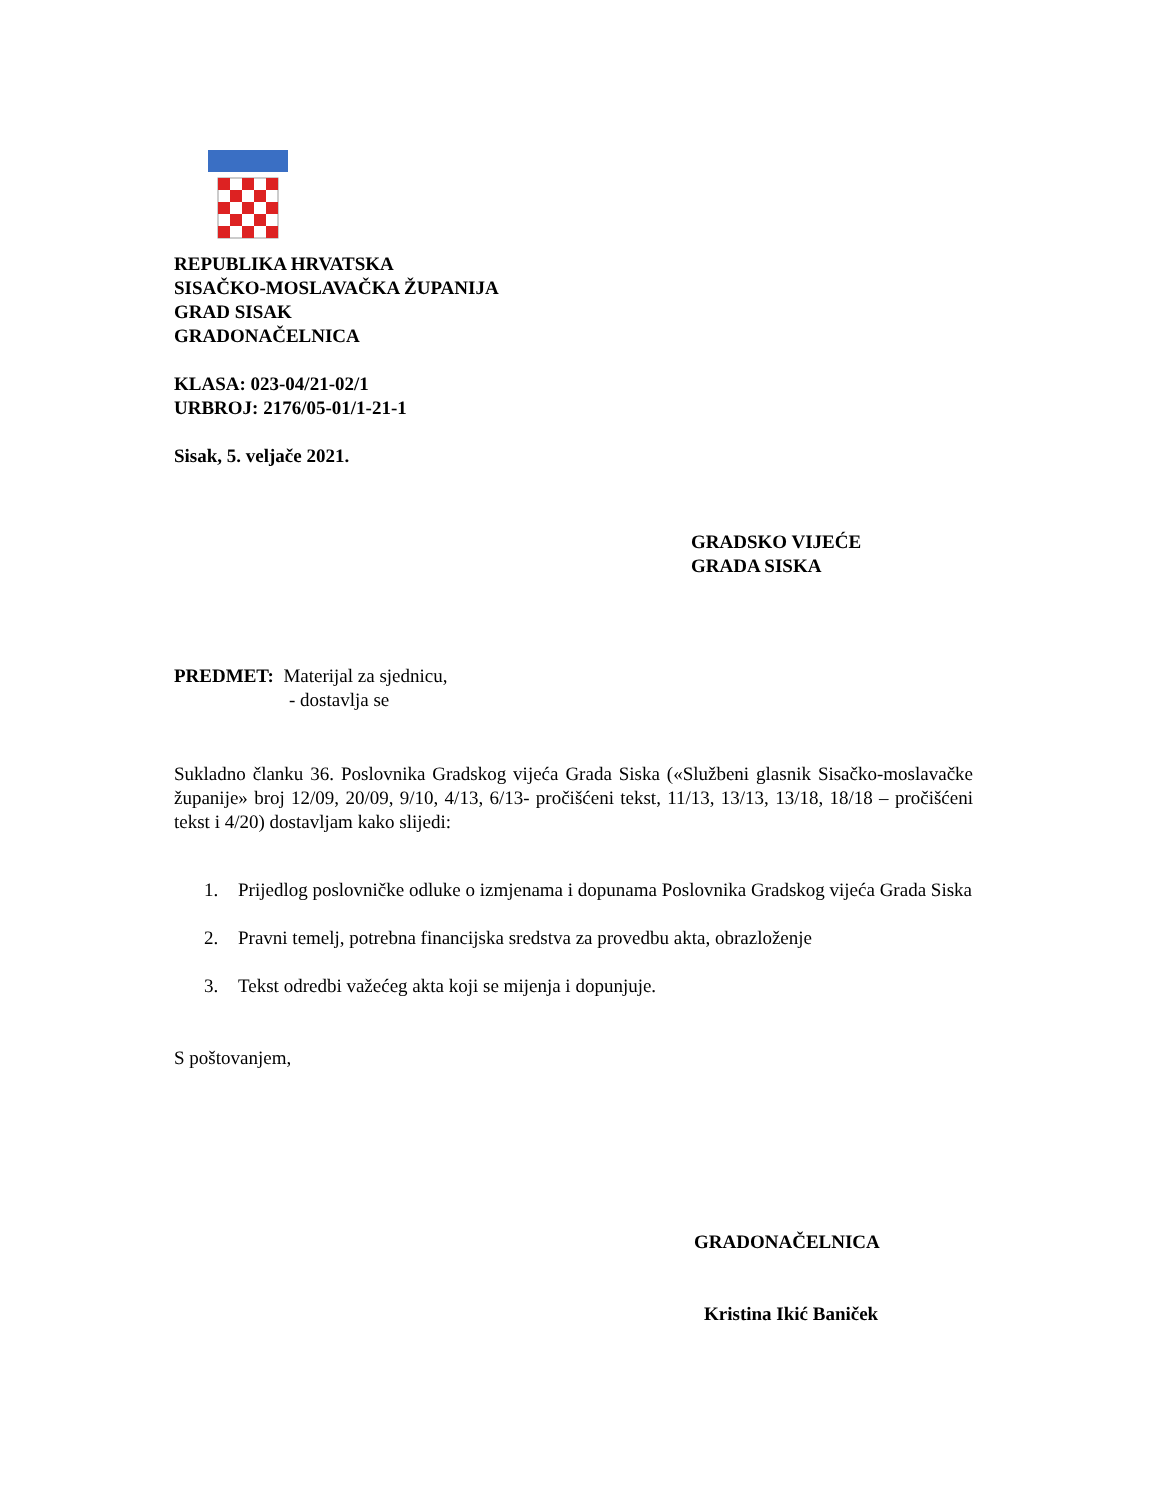REPUBLIKA HRVATSKA
SISAČKO-MOSLAVAČKA ŽUPANIJA
GRAD SISAK
GRADONAČELNICA
KLASA: 023-04/21-02/1
URBROJ: 2176/05-01/1-21-1
Sisak, 5. veljače 2021.
GRADSKO VIJEĆE
GRADA SISKA
PREDMET: Materijal za sjednicu,
- dostavlja se
Sukladno članku 36. Poslovnika Gradskog vijeća Grada Siska («Službeni glasnik Sisačko-moslavačke županije» broj 12/09, 20/09, 9/10, 4/13, 6/13- pročišćeni tekst, 11/13, 13/13, 13/18, 18/18 – pročišćeni tekst i 4/20) dostavljam kako slijedi:
1. Prijedlog poslovničke odluke o izmjenama i dopunama Poslovnika Gradskog vijeća Grada Siska
2. Pravni temelj, potrebna financijska sredstva za provedbu akta, obrazloženje
3. Tekst odredbi važećeg akta koji se mijenja i dopunjuje.
S poštovanjem,
GRADONAČELNICA
Kristina Ikić Baniček